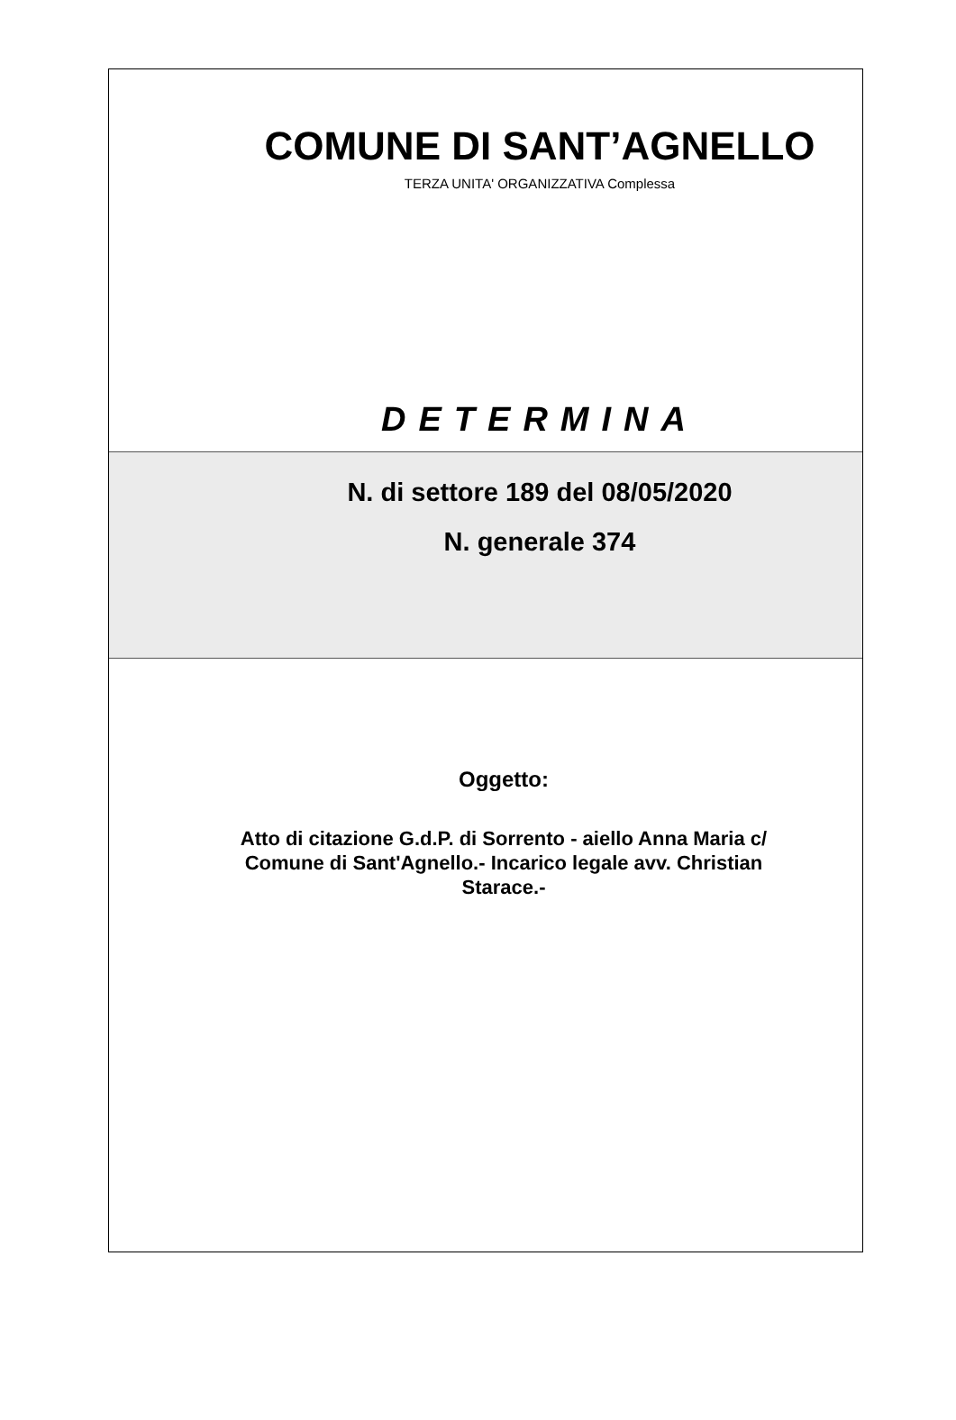COMUNE DI SANT’AGNELLO
TERZA UNITA' ORGANIZZATIVA Complessa
DETERMINA
N. di settore 189 del 08/05/2020
N. generale 374
Oggetto:
Atto di citazione G.d.P. di Sorrento - aiello Anna Maria c/ Comune di Sant'Agnello.- Incarico legale avv. Christian Starace.-